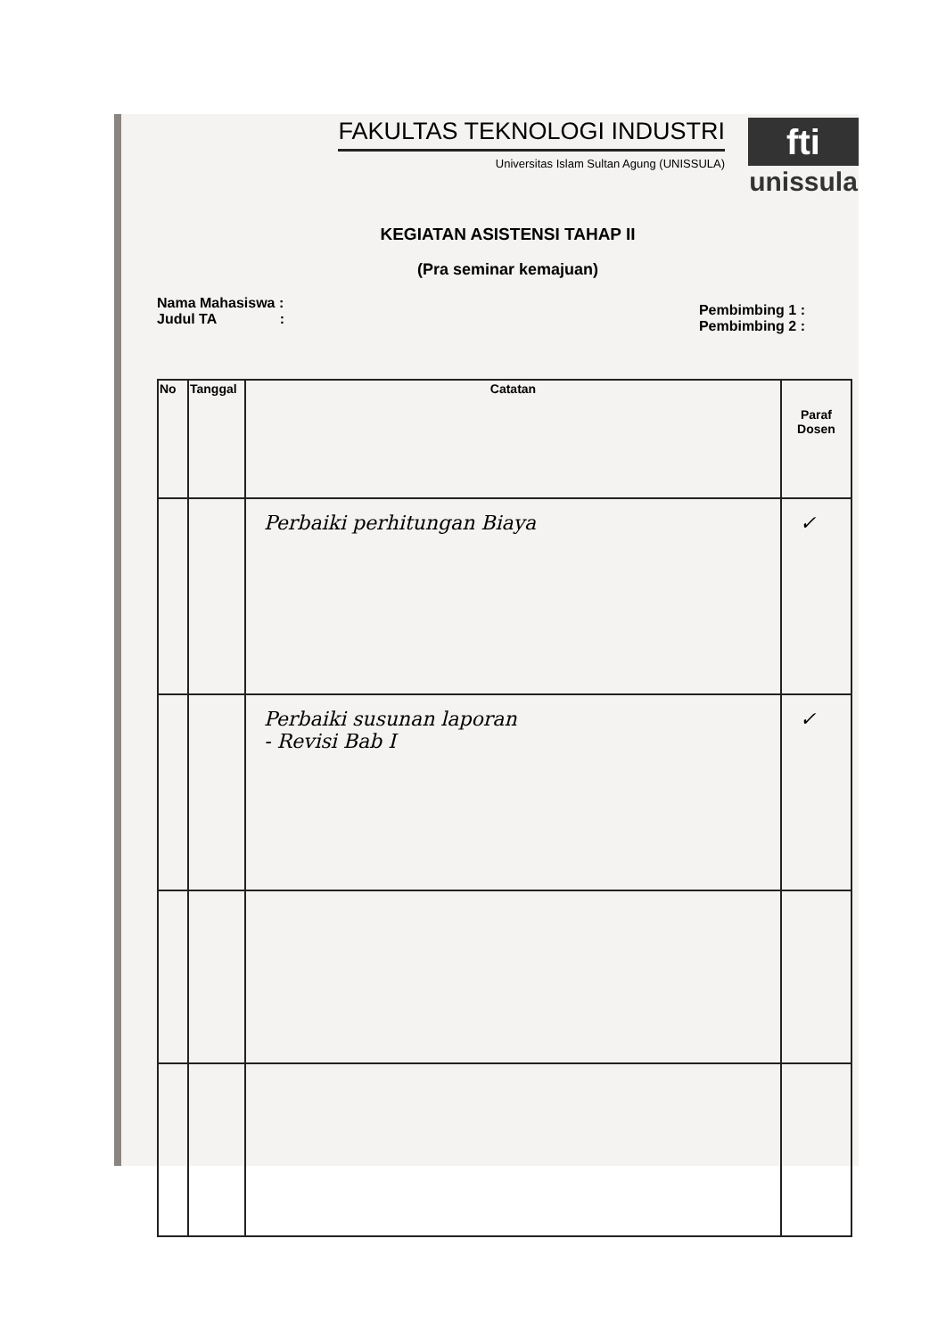FAKULTAS TEKNOLOGI INDUSTRI
Universitas Islam Sultan Agung (UNISSULA)
fti
unissula
KEGIATAN ASISTENSI TAHAP II
(Pra seminar kemajuan)
Nama Mahasiswa :
Judul TA :
Pembimbing 1 :
Pembimbing 2 :
| No | Tanggal | Catatan | Paraf Dosen |
| --- | --- | --- | --- |
| | | Perbaiki perhitungan Biaya | ✓ |
| | | Perbaiki susunan laporan - Revisi Bab I | ✓ |